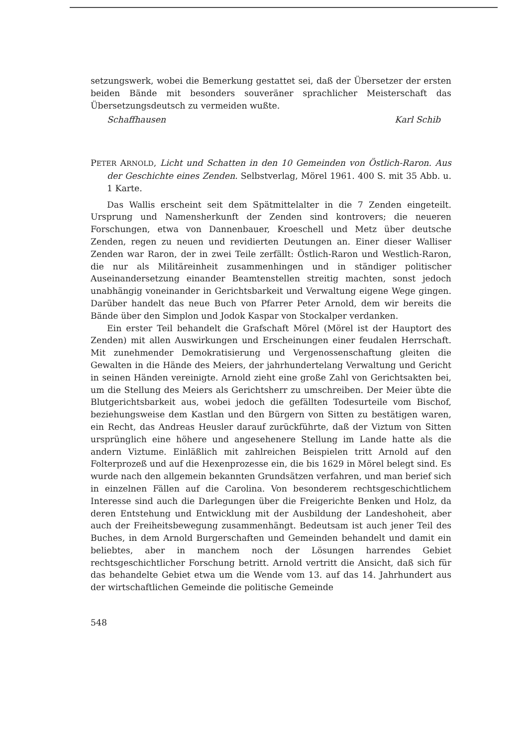setzungswerk, wobei die Bemerkung gestattet sei, daß der Übersetzer der ersten beiden Bände mit besonders souveräner sprachlicher Meisterschaft das Übersetzungsdeutsch zu vermeiden wußte.
Schaffhausen Karl Schib
PETER ARNOLD, Licht und Schatten in den 10 Gemeinden von Östlich-Raron. Aus der Geschichte eines Zenden. Selbstverlag, Mörel 1961. 400 S. mit 35 Abb. u. 1 Karte.
Das Wallis erscheint seit dem Spätmittelalter in die 7 Zenden eingeteilt. Ursprung und Namensherkunft der Zenden sind kontrovers; die neueren Forschungen, etwa von Dannenbauer, Kroeschell und Metz über deutsche Zenden, regen zu neuen und revidierten Deutungen an. Einer dieser Walliser Zenden war Raron, der in zwei Teile zerfällt: Östlich-Raron und Westlich-Raron, die nur als Militäreinheit zusammenhingen und in ständiger politischer Auseinandersetzung einander Beamtenstellen streitig machten, sonst jedoch unabhängig voneinander in Gerichtsbarkeit und Verwaltung eigene Wege gingen. Darüber handelt das neue Buch von Pfarrer Peter Arnold, dem wir bereits die Bände über den Simplon und Jodok Kaspar von Stockalper verdanken.
Ein erster Teil behandelt die Grafschaft Mörel (Mörel ist der Hauptort des Zenden) mit allen Auswirkungen und Erscheinungen einer feudalen Herrschaft. Mit zunehmender Demokratisierung und Vergenossenschaftung gleiten die Gewalten in die Hände des Meiers, der jahrhundertelang Verwaltung und Gericht in seinen Händen vereinigte. Arnold zieht eine große Zahl von Gerichtsakten bei, um die Stellung des Meiers als Gerichtsherr zu umschreiben. Der Meier übte die Blutgerichtsbarkeit aus, wobei jedoch die gefällten Todesurteile vom Bischof, beziehungsweise dem Kastlan und den Bürgern von Sitten zu bestätigen waren, ein Recht, das Andreas Heusler darauf zurückführte, daß der Viztum von Sitten ursprünglich eine höhere und angesehenere Stellung im Lande hatte als die andern Viztume. Einläßlich mit zahlreichen Beispielen tritt Arnold auf den Folterprozeß und auf die Hexenprozesse ein, die bis 1629 in Mörel belegt sind. Es wurde nach den allgemein bekannten Grundsätzen verfahren, und man berief sich in einzelnen Fällen auf die Carolina. Von besonderem rechtsgeschichtlichem Interesse sind auch die Darlegungen über die Freigerichte Benken und Holz, da deren Entstehung und Entwicklung mit der Ausbildung der Landeshoheit, aber auch der Freiheitsbewegung zusammenhängt. Bedeutsam ist auch jener Teil des Buches, in dem Arnold Burgerschaften und Gemeinden behandelt und damit ein beliebtes, aber in manchem noch der Lösungen harrendes Gebiet rechtsgeschichtlicher Forschung betritt. Arnold vertritt die Ansicht, daß sich für das behandelte Gebiet etwa um die Wende vom 13. auf das 14. Jahrhundert aus der wirtschaftlichen Gemeinde die politische Gemeinde
548